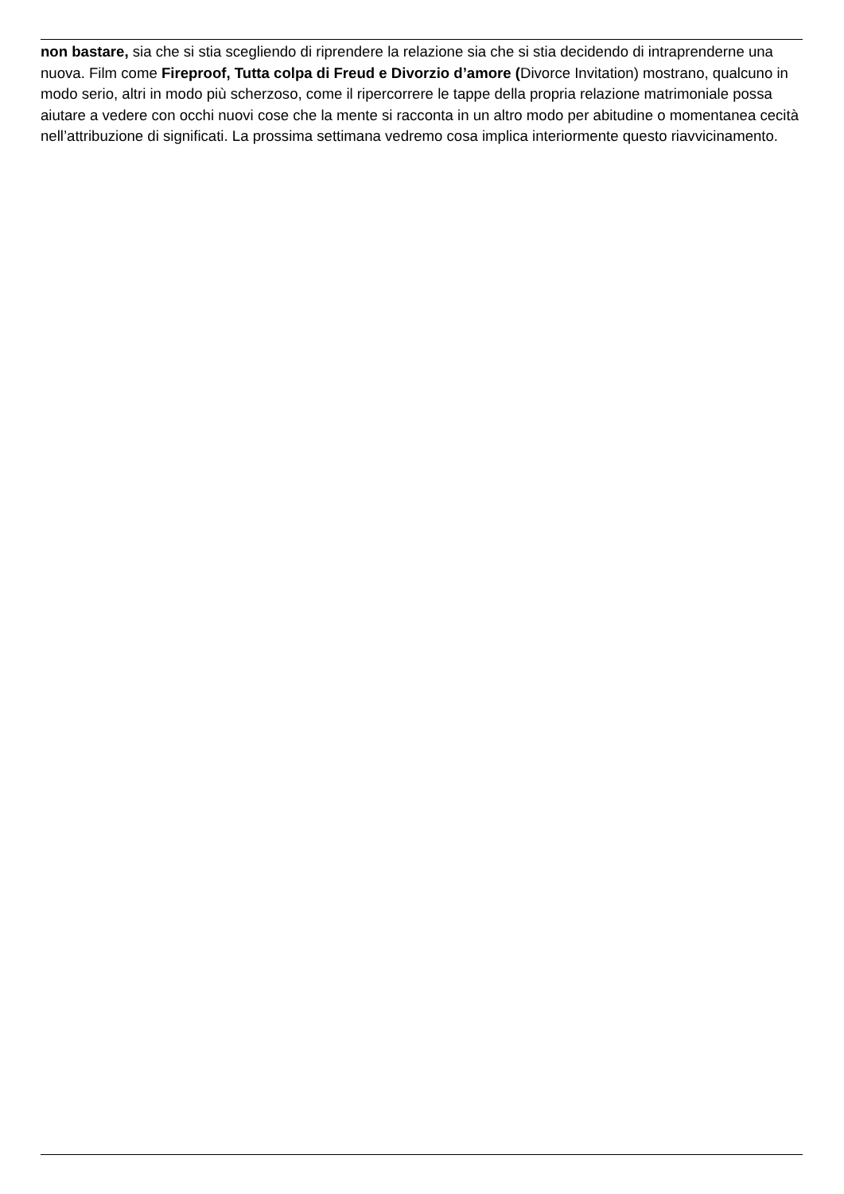non bastare, sia che si stia scegliendo di riprendere la relazione sia che si stia decidendo di intraprenderne una nuova. Film come Fireproof, Tutta colpa di Freud e Divorzio d’amore (Divorce Invitation) mostrano, qualcuno in modo serio, altri in modo più scherzoso, come il ripercorrere le tappe della propria relazione matrimoniale possa aiutare a vedere con occhi nuovi cose che la mente si racconta in un altro modo per abitudine o momentanea cecità nell’attribuzione di significati. La prossima settimana vedremo cosa implica interiormente questo riavvicinamento.